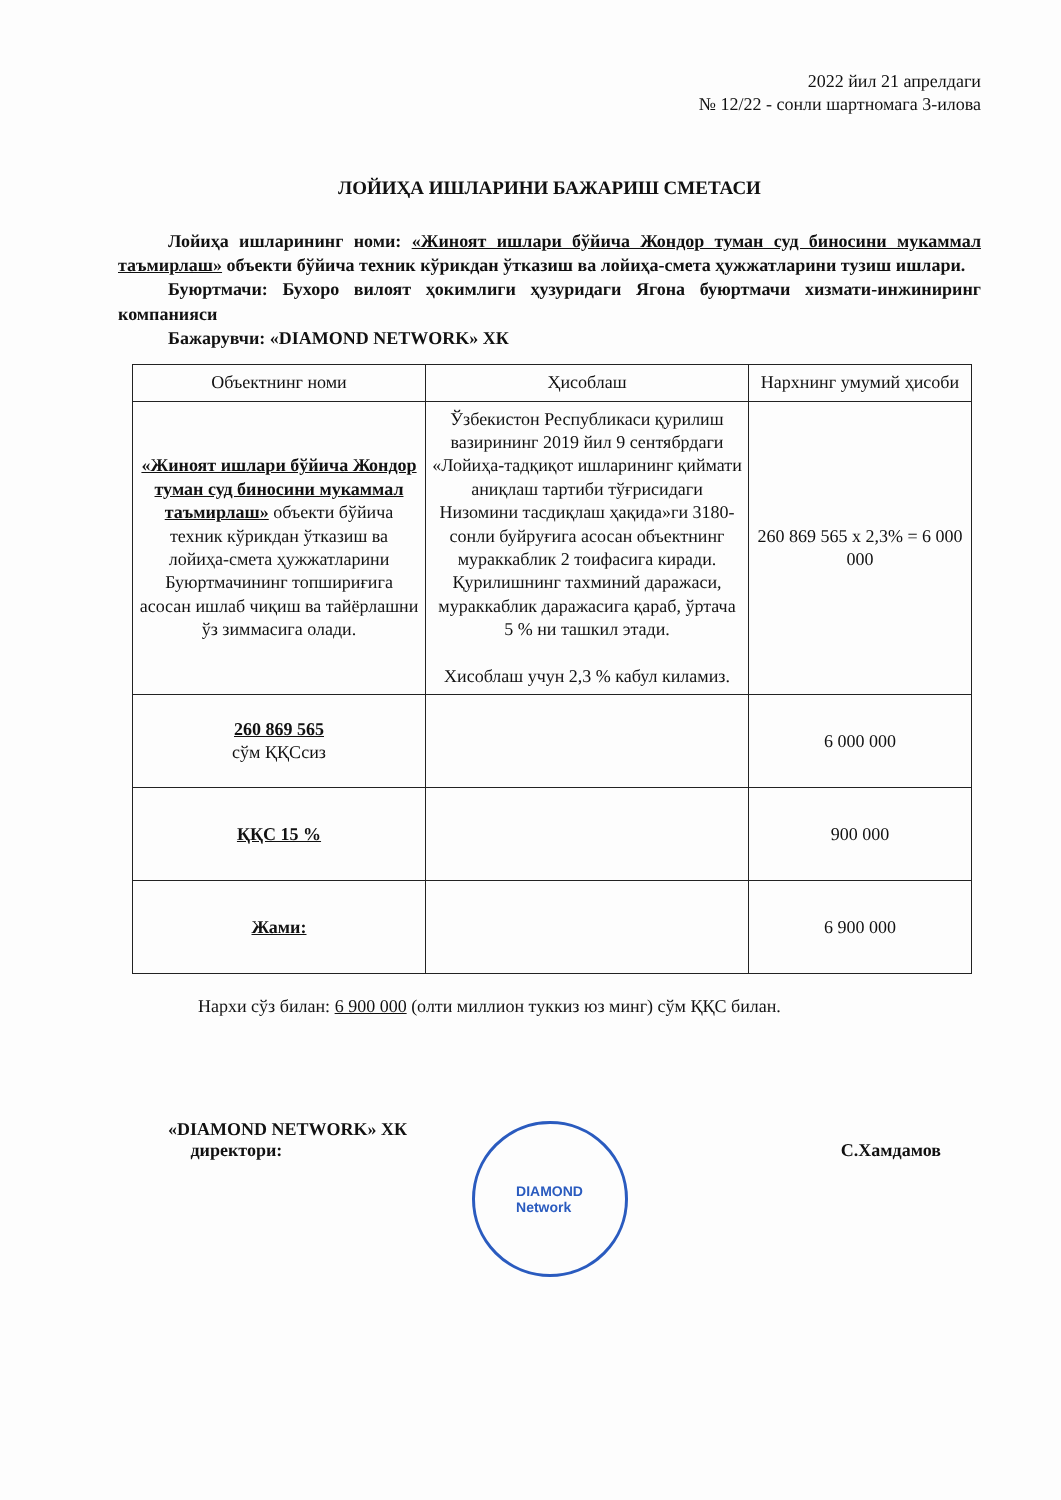2022 йил 21 апрелдаги
№ 12/22 - сонли шартномага 3-илова
ЛОЙИҲА ИШЛАРИНИ БАЖАРИШ СМЕТАСИ
Лойиҳа ишларининг номи: «Жиноят ишлари бўйича Жондор туман суд биносини мукаммал таъмирлаш» объекти бўйича техник кўрикдан ўтказиш ва лойиҳа-смета ҳужжатларини тузиш ишлари.
Буюртмачи: Бухоро вилоят ҳокимлиги ҳузуридаги Ягона буюртмачи хизмати-инжиниринг компанияси
Бажарувчи: «DIAMOND NETWORK» ХК
| Объектнинг номи | Ҳисоблаш | Нархнинг умумий ҳисоби |
| --- | --- | --- |
| «Жиноят ишлари бўйича Жондор туман суд биносини мукаммал таъмирлаш» объекти бўйича техник кўрикдан ўтказиш ва лойиҳа-смета ҳужжатларини Буюртмачининг топшириғига асосан ишлаб чиқиш ва тайёрлашни ўз зиммасига олади. | Ўзбекистон Республикаси қурилиш вазирининг 2019 йил 9 сентябрдаги «Лойиҳа-тадқиқот ишларининг қиймати аниқлаш тартиби тўғрисидаги Низомини тасдиқлаш ҳақида»ги 3180-сонли буйруғига асосан объектнинг мураккаблик 2 тоифасига киради. Қурилишнинг тахминий даражаси, мураккаблик даражасига қараб, ўртача 5 % ни ташкил этади. Хисоблаш учун 2,3 % кабул киламиз. | 260 869 565 х 2,3% = 6 000 000 |
| 260 869 565 сўм ҚҚСсиз | | 6 000 000 |
| ҚҚС 15 % | | 900 000 |
| Жами: | | 6 900 000 |
Нархи сўз билан: 6 900 000 (олти миллион туккиз юз минг) сўм ҚҚС билан.
«DIAMOND NETWORK» ХК
директори:
С.Хамдамов
DIAMOND
Network